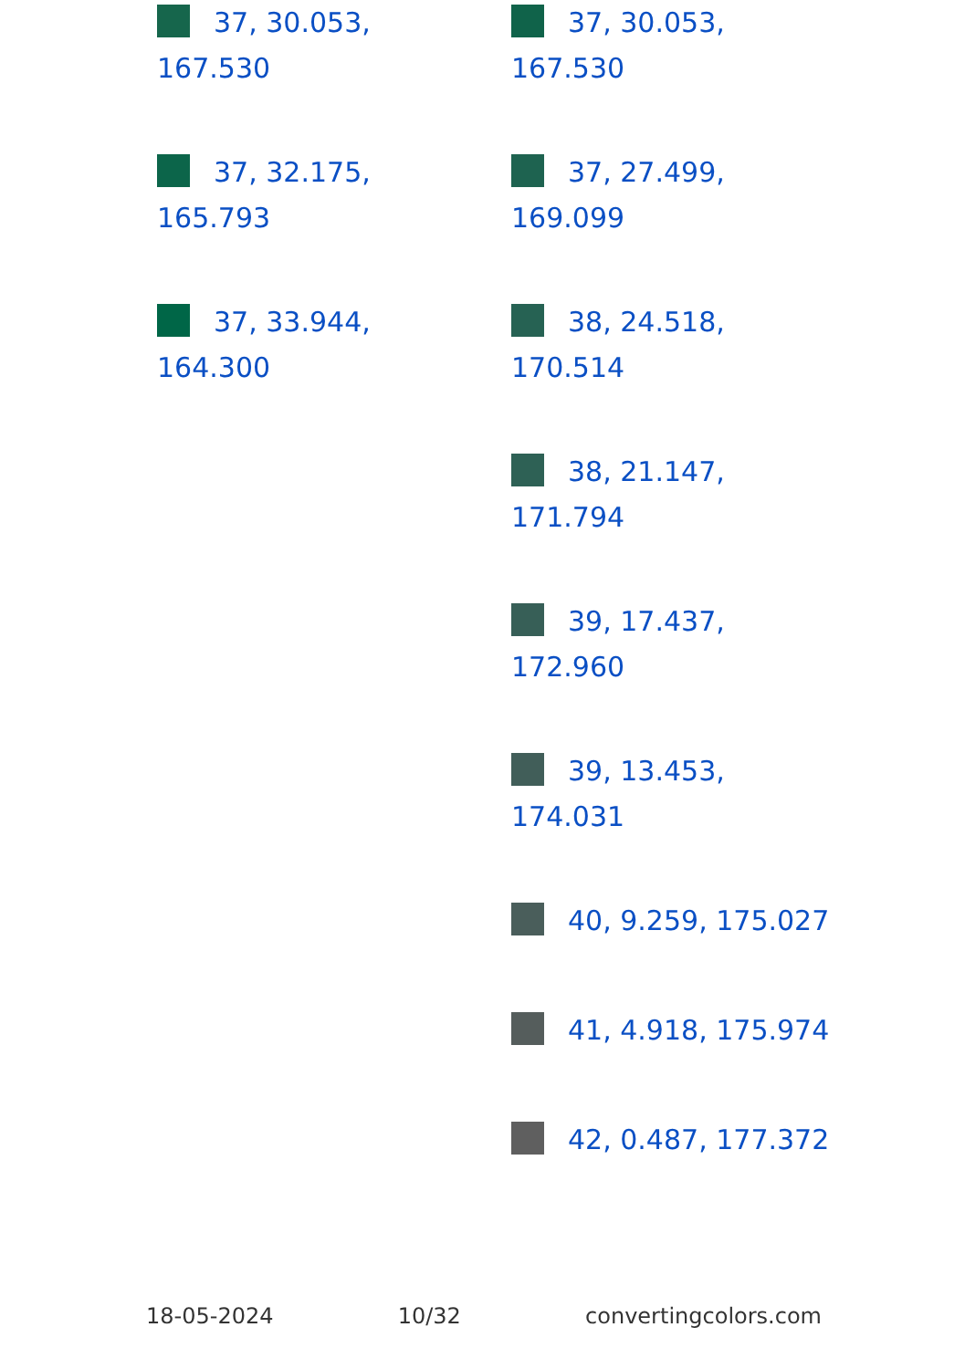37, 30.053, 167.530
37, 32.175, 165.793
37, 33.944, 164.300
37, 30.053, 167.530
37, 27.499, 169.099
38, 24.518, 170.514
38, 21.147, 171.794
39, 17.437, 172.960
39, 13.453, 174.031
40, 9.259, 175.027
41, 4.918, 175.974
42, 0.487, 177.372
18-05-2024 10/32 convertingcolors.com